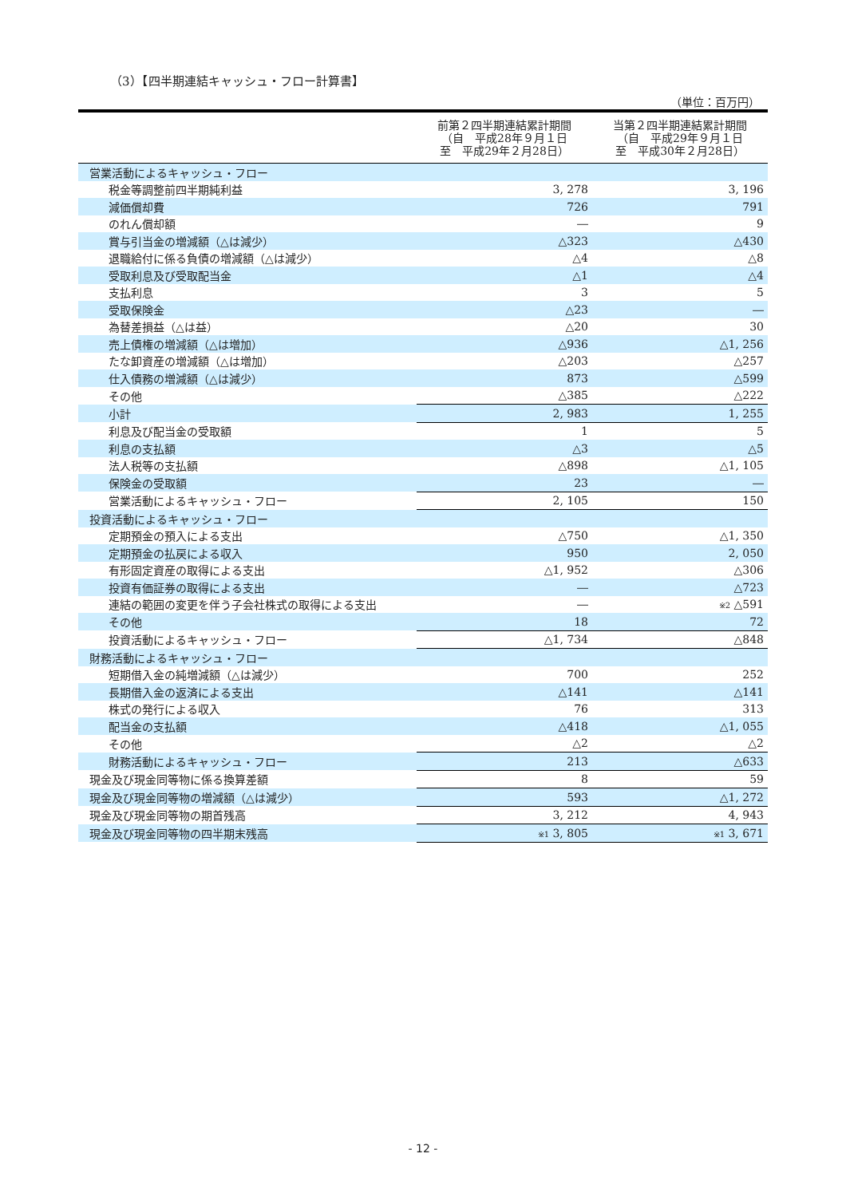（3）【四半期連結キャッシュ・フロー計算書】
（単位：百万円）
| | 前第２四半期連結累計期間 （自 平成28年９月１日 至 平成29年２月28日） | 当第２四半期連結累計期間 （自 平成29年９月１日 至 平成30年２月28日） |
| --- | --- | --- |
| 営業活動によるキャッシュ・フロー | | |
| 税金等調整前四半期純利益 | 3, 278 | 3, 196 |
| 減価償却費 | 726 | 791 |
| のれん償却額 | ― | 9 |
| 賞与引当金の増減額（△は減少） | △323 | △430 |
| 退職給付に係る負債の増減額（△は減少） | △4 | △8 |
| 受取利息及び受取配当金 | △1 | △4 |
| 支払利息 | 3 | 5 |
| 受取保険金 | △23 | ― |
| 為替差損益（△は益） | △20 | 30 |
| 売上債権の増減額（△は増加） | △936 | △1, 256 |
| たな卸資産の増減額（△は増加） | △203 | △257 |
| 仕入債務の増減額（△は減少） | 873 | △599 |
| その他 | △385 | △222 |
| 小計 | 2, 983 | 1, 255 |
| 利息及び配当金の受取額 | 1 | 5 |
| 利息の支払額 | △3 | △5 |
| 法人税等の支払額 | △898 | △1, 105 |
| 保険金の受取額 | 23 | ― |
| 営業活動によるキャッシュ・フロー | 2, 105 | 150 |
| 投資活動によるキャッシュ・フロー | | |
| 定期預金の預入による支出 | △750 | △1, 350 |
| 定期預金の払戻による収入 | 950 | 2, 050 |
| 有形固定資産の取得による支出 | △1, 952 | △306 |
| 投資有価証券の取得による支出 | ― | △723 |
| 連結の範囲の変更を伴う子会社株式の取得による支出 | ― | ※2 △591 |
| その他 | 18 | 72 |
| 投資活動によるキャッシュ・フロー | △1, 734 | △848 |
| 財務活動によるキャッシュ・フロー | | |
| 短期借入金の純増減額（△は減少） | 700 | 252 |
| 長期借入金の返済による支出 | △141 | △141 |
| 株式の発行による収入 | 76 | 313 |
| 配当金の支払額 | △418 | △1, 055 |
| その他 | △2 | △2 |
| 財務活動によるキャッシュ・フロー | 213 | △633 |
| 現金及び現金同等物に係る換算差額 | 8 | 59 |
| 現金及び現金同等物の増減額（△は減少） | 593 | △1, 272 |
| 現金及び現金同等物の期首残高 | 3, 212 | 4, 943 |
| 現金及び現金同等物の四半期末残高 | ※1 3, 805 | ※1 3, 671 |
- 12 -